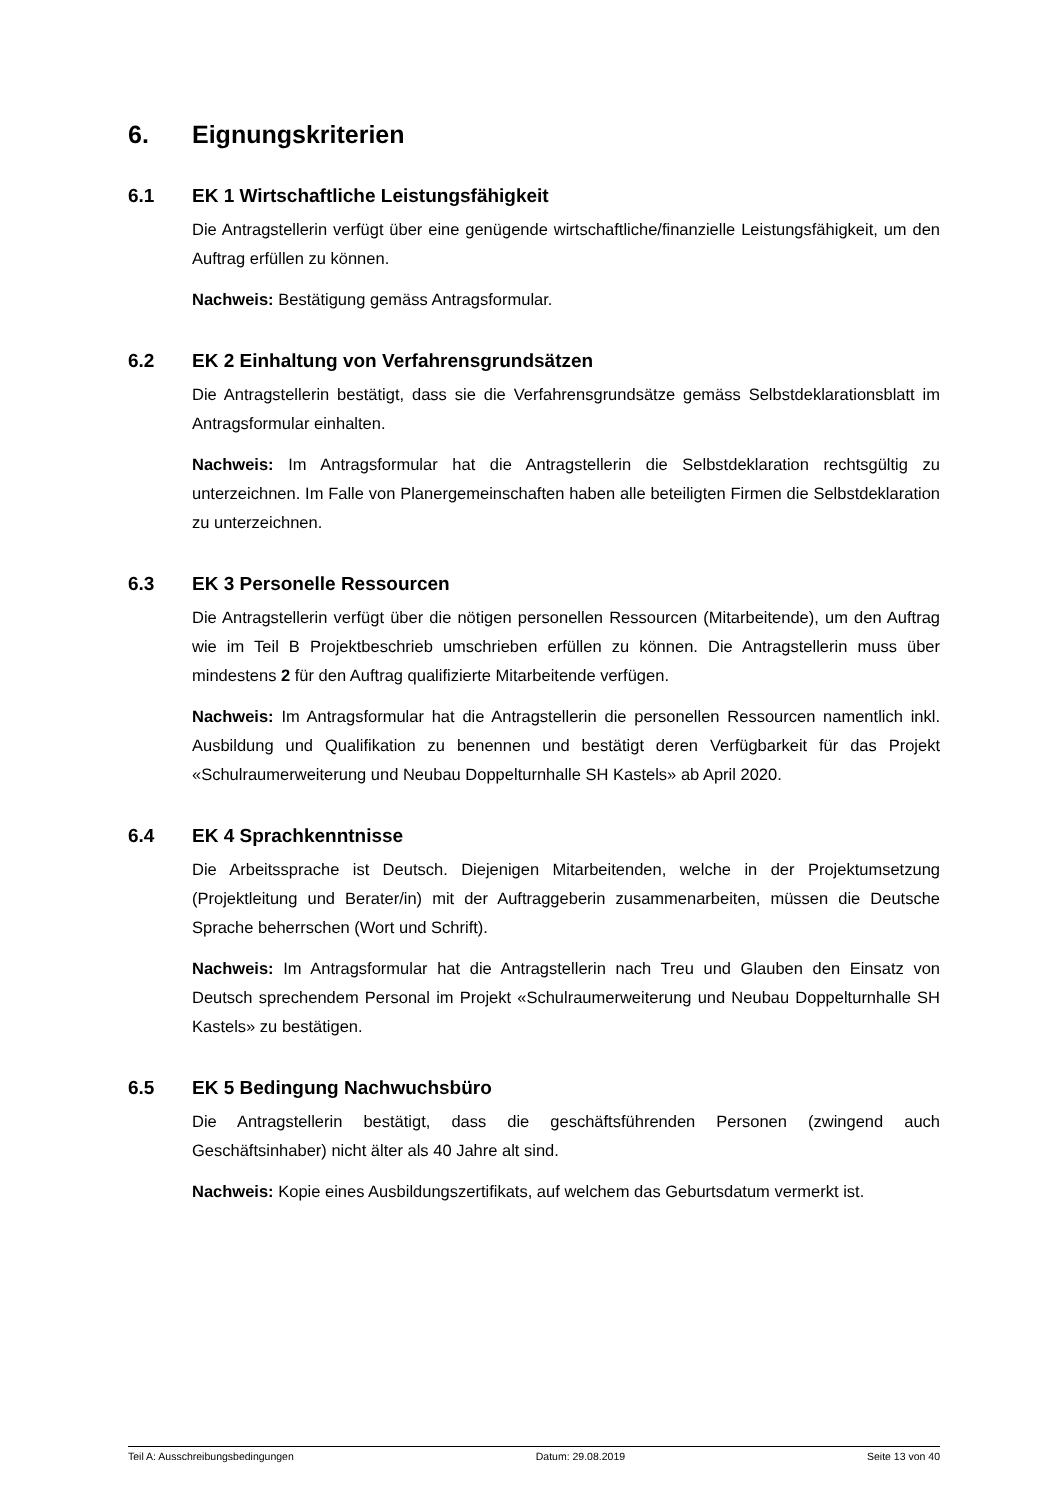6. Eignungskriterien
6.1 EK 1 Wirtschaftliche Leistungsfähigkeit
Die Antragstellerin verfügt über eine genügende wirtschaftliche/finanzielle Leistungsfähigkeit, um den Auftrag erfüllen zu können.
Nachweis: Bestätigung gemäss Antragsformular.
6.2 EK 2 Einhaltung von Verfahrensgrundsätzen
Die Antragstellerin bestätigt, dass sie die Verfahrensgrundsätze gemäss Selbstdeklarationsblatt im Antragsformular einhalten.
Nachweis: Im Antragsformular hat die Antragstellerin die Selbstdeklaration rechtsgültig zu unterzeichnen. Im Falle von Planergemeinschaften haben alle beteiligten Firmen die Selbstdeklaration zu unterzeichnen.
6.3 EK 3 Personelle Ressourcen
Die Antragstellerin verfügt über die nötigen personellen Ressourcen (Mitarbeitende), um den Auftrag wie im Teil B Projektbeschrieb umschrieben erfüllen zu können. Die Antragstellerin muss über mindestens 2 für den Auftrag qualifizierte Mitarbeitende verfügen.
Nachweis: Im Antragsformular hat die Antragstellerin die personellen Ressourcen namentlich inkl. Ausbildung und Qualifikation zu benennen und bestätigt deren Verfügbarkeit für das Projekt «Schulraumerweiterung und Neubau Doppelturnhalle SH Kastels» ab April 2020.
6.4 EK 4 Sprachkenntnisse
Die Arbeitssprache ist Deutsch. Diejenigen Mitarbeitenden, welche in der Projektumsetzung (Projektleitung und Berater/in) mit der Auftraggeberin zusammenarbeiten, müssen die Deutsche Sprache beherrschen (Wort und Schrift).
Nachweis: Im Antragsformular hat die Antragstellerin nach Treu und Glauben den Einsatz von Deutsch sprechendem Personal im Projekt «Schulraumerweiterung und Neubau Doppelturnhalle SH Kastels» zu bestätigen.
6.5 EK 5 Bedingung Nachwuchsbüro
Die Antragstellerin bestätigt, dass die geschäftsführenden Personen (zwingend auch Geschäftsinhaber) nicht älter als 40 Jahre alt sind.
Nachweis: Kopie eines Ausbildungszertifikats, auf welchem das Geburtsdatum vermerkt ist.
Teil A: Ausschreibungsbedingungen Datum: 29.08.2019 Seite 13 von 40